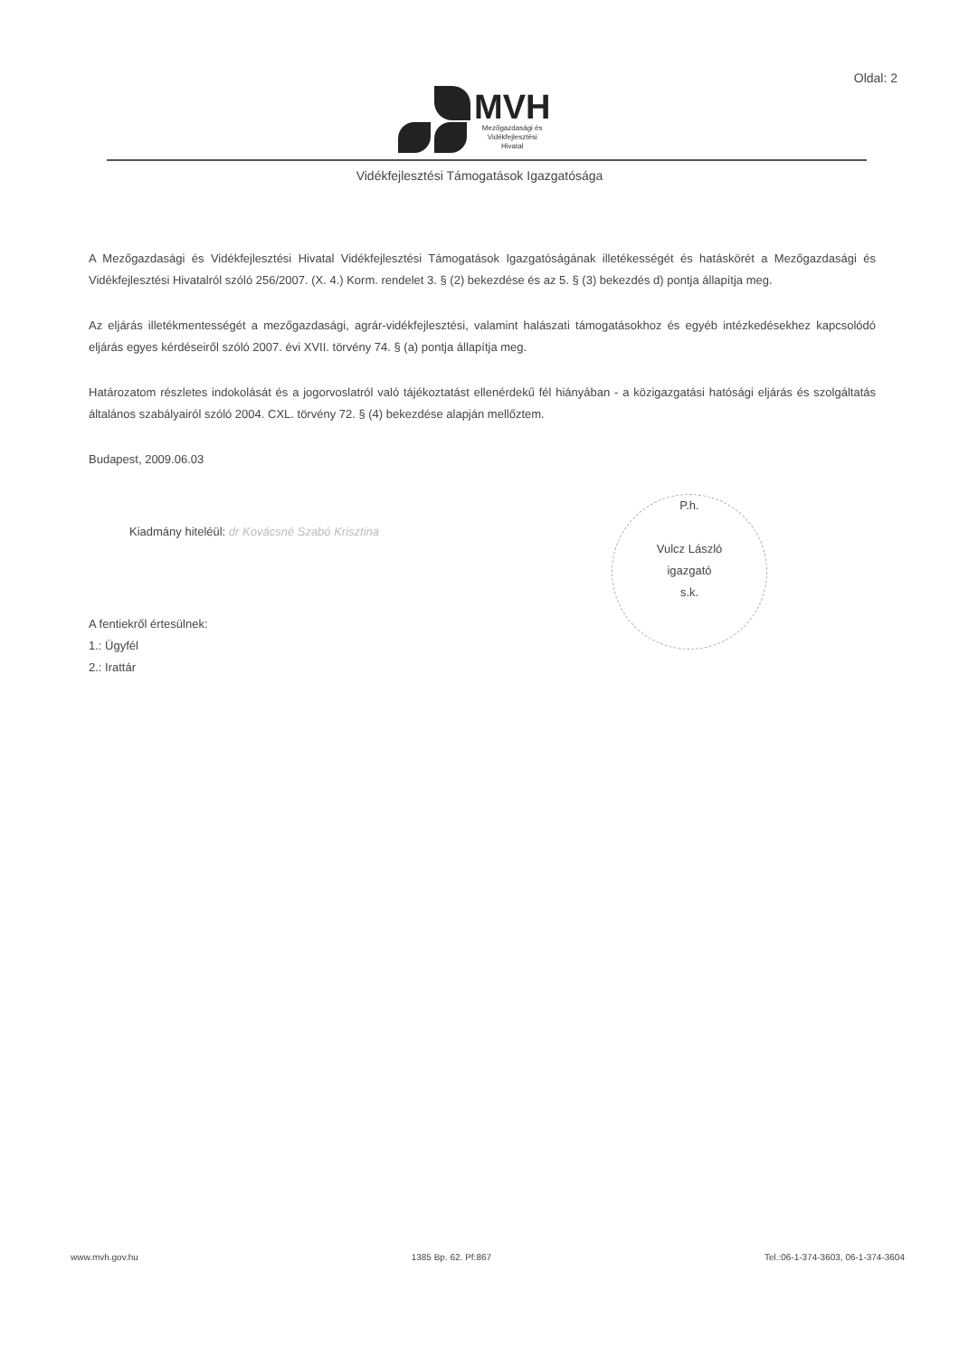Oldal: 2
MVH
Mezőgazdasági és
Vidékfejlesztési
Hivatal
Vidékfejlesztési Támogatások Igazgatósága
A Mezőgazdasági és Vidékfejlesztési Hivatal Vidékfejlesztési Támogatások Igazgatóságának illetékességét és hatáskörét a Mezőgazdasági és Vidékfejlesztési Hivatalról szóló 256/2007. (X. 4.) Korm. rendelet 3. § (2) bekezdése és az 5. § (3) bekezdés d) pontja állapítja meg.
Az eljárás illetékmentességét a mezőgazdasági, agrár-vidékfejlesztési, valamint halászati támogatásokhoz és egyéb intézkedésekhez kapcsolódó eljárás egyes kérdéseiről szóló 2007. évi XVII. törvény 74. § (a) pontja állapítja meg.
Határozatom részletes indokolását és a jogorvoslatról való tájékoztatást ellenérdekű fél hiányában - a közigazgatási hatósági eljárás és szolgáltatás általános szabályairól szóló 2004. CXL. törvény 72. § (4) bekezdése alapján mellőztem.
Budapest, 2009.06.03
Kiadmány hiteléül: dr Kovácsné Szabó Krisztina
P.h.
Vulcz László
igazgató
s.k.
A fentiekről értesülnek:
1.: Ügyfél
2.: Irattár
www.mvh.gov.hu 1385 Bp. 62. Pf:867 Tel.:06-1-374-3603, 06-1-374-3604